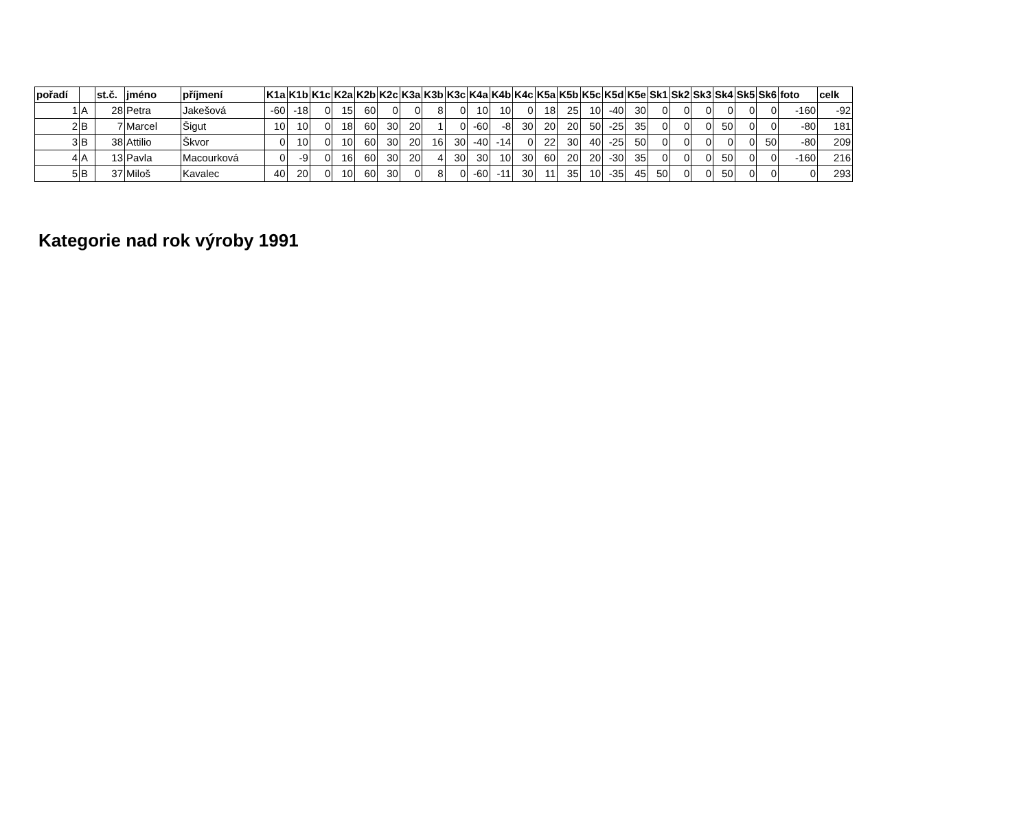| pořadí | | st.č. | jméno | příjmení | K1a | K1b | K1c | K2a | K2b | K2c | K3a | K3b | K3c | K4a | K4b | K4c | K5a | K5b | K5c | K5d | K5e | Sk1 | Sk2 | Sk3 | Sk4 | Sk5 | Sk6 | foto | celk |
| --- | --- | --- | --- | --- | --- | --- | --- | --- | --- | --- | --- | --- | --- | --- | --- | --- | --- | --- | --- | --- | --- | --- | --- | --- | --- | --- | --- | --- | --- |
| 1 | A | 28 | Petra | Jakešová | -60 | -18 | 0 | 15 | 60 | 0 | 0 | 8 | 0 | 10 | 10 | 0 | 18 | 25 | 10 | -40 | 30 | 0 | 0 | 0 | 0 | 0 | 0 | -160 | -92 |
| 2 | B | 7 | Marcel | Šigut | 10 | 10 | 0 | 18 | 60 | 30 | 20 | 1 | 0 | -60 | -8 | 30 | 20 | 20 | 50 | -25 | 35 | 0 | 0 | 0 | 50 | 0 | 0 | -80 | 181 |
| 3 | B | 38 | Attilio | Škvor | 0 | 10 | 0 | 10 | 60 | 30 | 20 | 16 | 30 | -40 | -14 | 0 | 22 | 30 | 40 | -25 | 50 | 0 | 0 | 0 | 0 | 0 | 50 | -80 | 209 |
| 4 | A | 13 | Pavla | Macourková | 0 | -9 | 0 | 16 | 60 | 30 | 20 | 4 | 30 | 30 | 10 | 30 | 60 | 20 | 20 | -30 | 35 | 0 | 0 | 0 | 50 | 0 | 0 | -160 | 216 |
| 5 | B | 37 | Miloš | Kavalec | 40 | 20 | 0 | 10 | 60 | 30 | 0 | 8 | 0 | -60 | -11 | 30 | 11 | 35 | 10 | -35 | 45 | 50 | 0 | 0 | 50 | 0 | 0 | 0 | 293 |
Kategorie nad rok výroby 1991